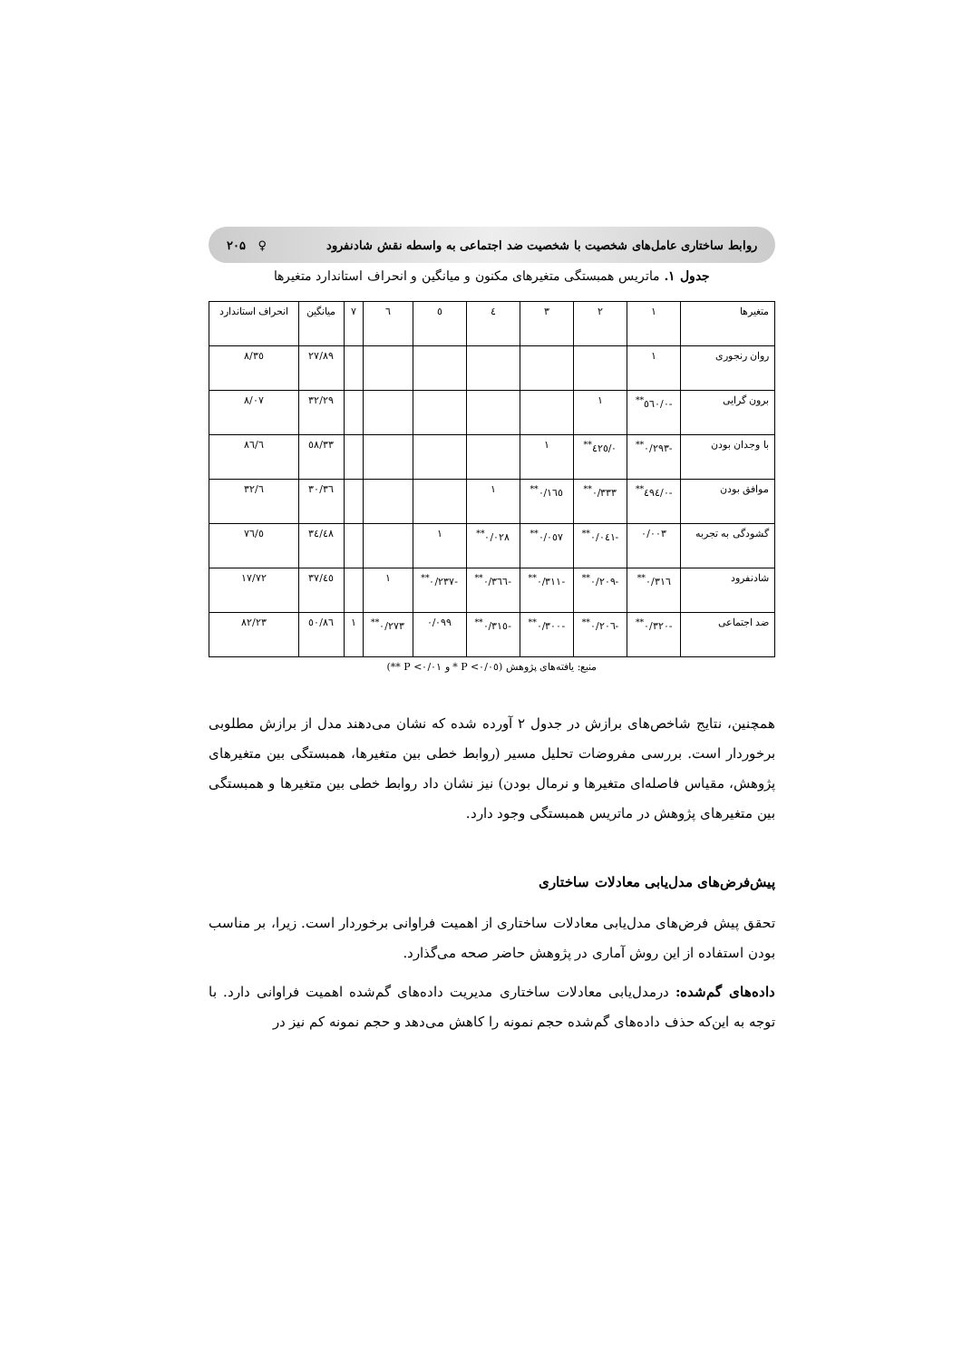روابط ساختاری عامل‌های شخصیت با شخصیت ضد اجتماعی به واسطه نقش شادنفرود ♀ ۲۰۵
جدول ۱. ماتریس همبستگی متغیرهای مکنون و میانگین و انحراف استاندارد متغیرها
| متغیرها | ۱ | ۲ | ۳ | ٤ | ٥ | ٦ | ۷ | میانگین | انحراف استاندارد |
| --- | --- | --- | --- | --- | --- | --- | --- | --- | --- |
| روان رنجوری | ۱ | | | | | | | ۲۷/۸۹ | ۸/۳٥ |
| برون گرایی | -۰/٥٦۰<sup>**</sup> | ۱ | | | | | | ۳۲/۲۹ | ۸/۰۷ |
| با وجدان بودن | -۰/۲۹۳<sup>**</sup> | ۰/٤۲٥<sup>**</sup> | ۱ | | | | | ۳۳/٥۸ | ٦/۸٦ |
| موافق بودن | -۰/٤۹٤<sup>**</sup> | ۰/۳۳۳<sup>**</sup> | ۰/۱٦٥<sup>**</sup> | ۱ | | | | ۳٦/۳۰ | ٦/۳۲ |
| گشودگی به تجربه | ۰/۰۰۳ | -۰/۰٤۱<sup>**</sup> | ۰/۰٥۷<sup>**</sup> | ۰/۰۲۸<sup>**</sup> | ۱ | | | ۳٤/٤۸ | ٥/۷٦ |
| شادنفرود | ۰/۳۱٦<sup>**</sup> | -۰/۲۰۹<sup>**</sup> | -۰/۳۱۱<sup>**</sup> | -۰/۳٦٦<sup>**</sup> | -۰/۲۳۷<sup>**</sup> | ۱ | | ٤٥/۳۷ | ۱۷/۷۲ |
| ضد اجتماعی | -۰/۳۲۰<sup>**</sup> | -۰/۲۰٦<sup>**</sup> | -۰/۳۰۰<sup>**</sup> | -۰/۳۱٥<sup>**</sup> | ۰/۰۹۹ | ۰/۲۷۳<sup>**</sup> | ۱ | ٥۰/۸٦ | ۸۲/۲۳ |
منبع: یافته‌های پژوهش (P <۰/۰٥ * و P <۰/۰۱ **)
همچنین، نتایج شاخص‌های برازش در جدول ۲ آورده شده که نشان می‌دهند مدل از برازش مطلوبی برخوردار است. بررسی مفروضات تحلیل مسیر (روابط خطی بین متغیرها، همبستگی بین متغیرهای پژوهش، مقیاس فاصله‌ای متغیرها و نرمال بودن) نیز نشان داد روابط خطی بین متغیرها و همبستگی بین متغیرهای پژوهش در ماتریس همبستگی وجود دارد.
پیش‌فرض‌های مدل‌یابی معادلات ساختاری
تحقق پیش فرض‌های مدل‌یابی معادلات ساختاری از اهمیت فراوانی برخوردار است. زیرا، بر مناسب بودن استفاده از این روش آماری در پژوهش حاضر صحه می‌گذارد.
داده‌های گم‌شده: درمدل‌یابی معادلات ساختاری مدیریت داده‌های گم‌شده اهمیت فراوانی دارد. با توجه به این‌که حذف داده‌های گم‌شده حجم نمونه را کاهش می‌دهد و حجم نمونه کم نیز در